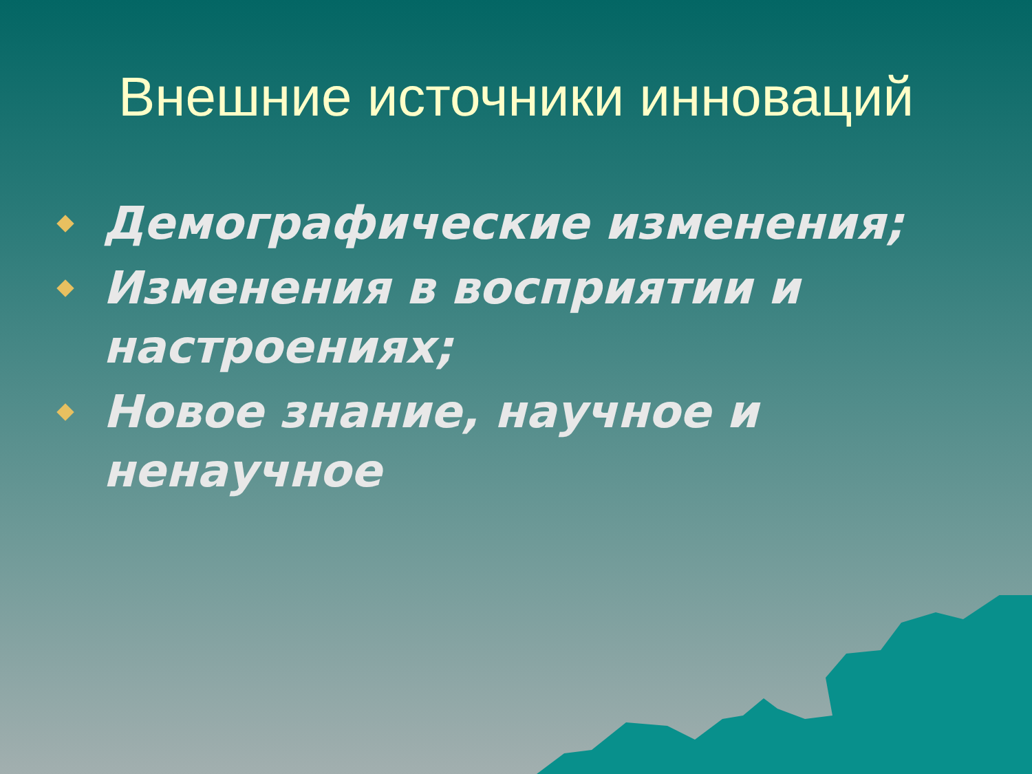Внешние источники инноваций
Демографические изменения;
Изменения в восприятии и настроениях;
Новое знание, научное и ненаучное